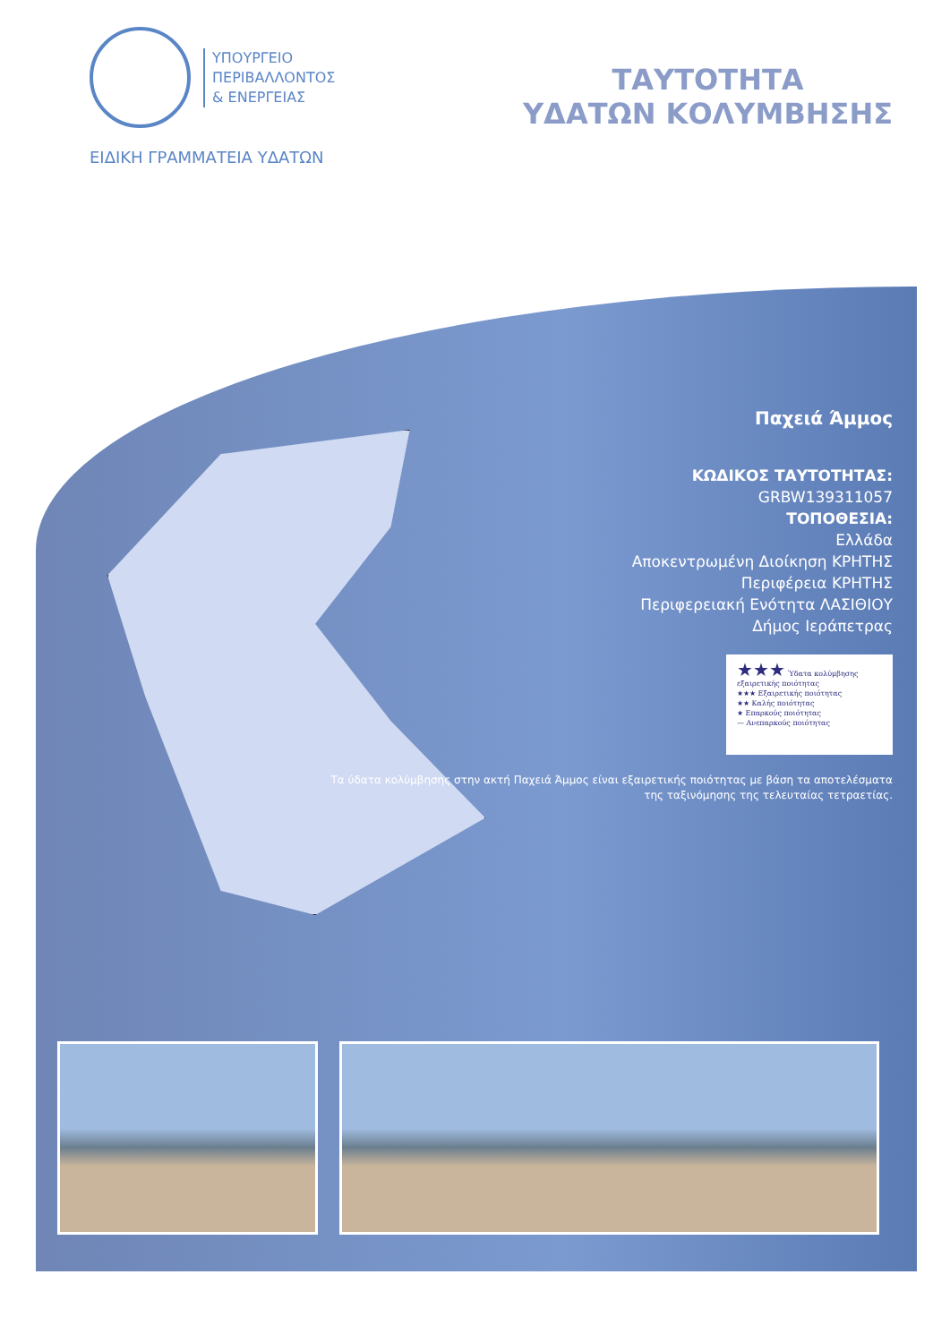ΥΠΟΥΡΓΕΙΟ
ΠΕΡΙΒΑΛΛΟΝΤΟΣ
& ΕΝΕΡΓΕΙΑΣ
ΕΙΔΙΚΗ ΓΡΑΜΜΑΤΕΙΑ ΥΔΑΤΩΝ
ΤΑΥΤΟΤΗΤΑ
ΥΔΑΤΩΝ ΚΟΛΥΜΒΗΣΗΣ
Παχειά Άμμος
ΚΩΔΙΚΟΣ ΤΑΥΤΟΤΗΤΑΣ:
GRBW139311057
ΤΟΠΟΘΕΣΙΑ:
Ελλάδα
Αποκεντρωμένη Διοίκηση ΚΡΗΤΗΣ
Περιφέρεια ΚΡΗΤΗΣ
Περιφερειακή Ενότητα ΛΑΣΙΘΙΟΥ
Δήμος Ιεράπετρας
★★★ Ύδατα κολύμβησης εξαιρετικής ποιότητας
★★★ Εξαιρετικής ποιότητας
★★ Καλής ποιότητας
★ Επαρκούς ποιότητας
— Ανεπαρκούς ποιότητας
Τα ύδατα κολύμβησης στην ακτή Παχειά Άμμος είναι εξαιρετικής ποιότητας με βάση τα αποτελέσματα της ταξινόμησης της τελευταίας τετραετίας.